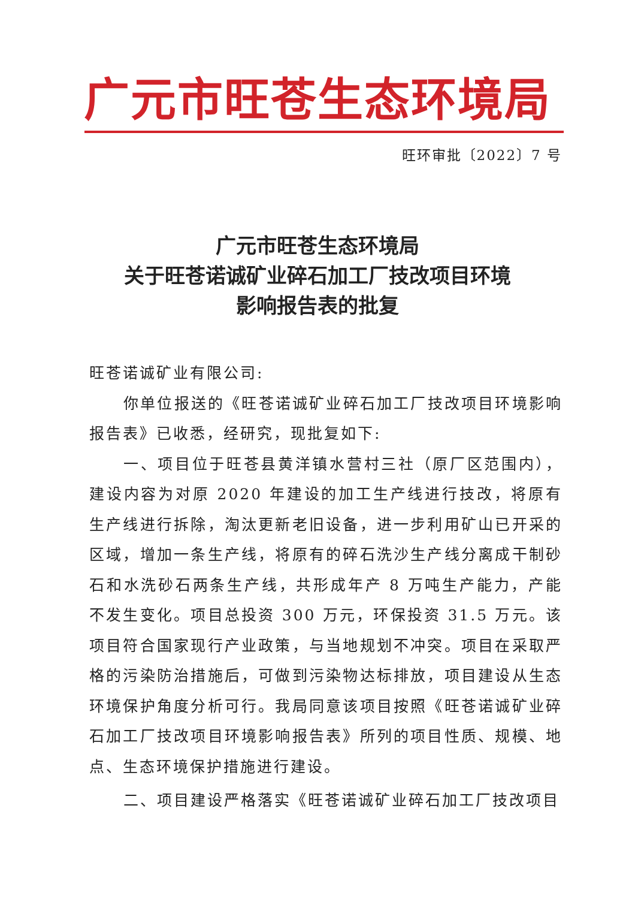广元市旺苍生态环境局
旺环审批〔2022〕7 号
广元市旺苍生态环境局
关于旺苍诺诚矿业碎石加工厂技改项目环境
影响报告表的批复
旺苍诺诚矿业有限公司:
你单位报送的《旺苍诺诚矿业碎石加工厂技改项目环境影响报告表》已收悉，经研究，现批复如下:
一、项目位于旺苍县黄洋镇水营村三社（原厂区范围内），建设内容为对原 2020 年建设的加工生产线进行技改，将原有生产线进行拆除，淘汰更新老旧设备，进一步利用矿山已开采的区域，增加一条生产线，将原有的碎石洗沙生产线分离成干制砂石和水洗砂石两条生产线，共形成年产 8 万吨生产能力，产能不发生变化。项目总投资 300 万元，环保投资 31.5 万元。该项目符合国家现行产业政策，与当地规划不冲突。项目在采取严格的污染防治措施后，可做到污染物达标排放，项目建设从生态环境保护角度分析可行。我局同意该项目按照《旺苍诺诚矿业碎石加工厂技改项目环境影响报告表》所列的项目性质、规模、地点、生态环境保护措施进行建设。
二、项目建设严格落实《旺苍诺诚矿业碎石加工厂技改项目